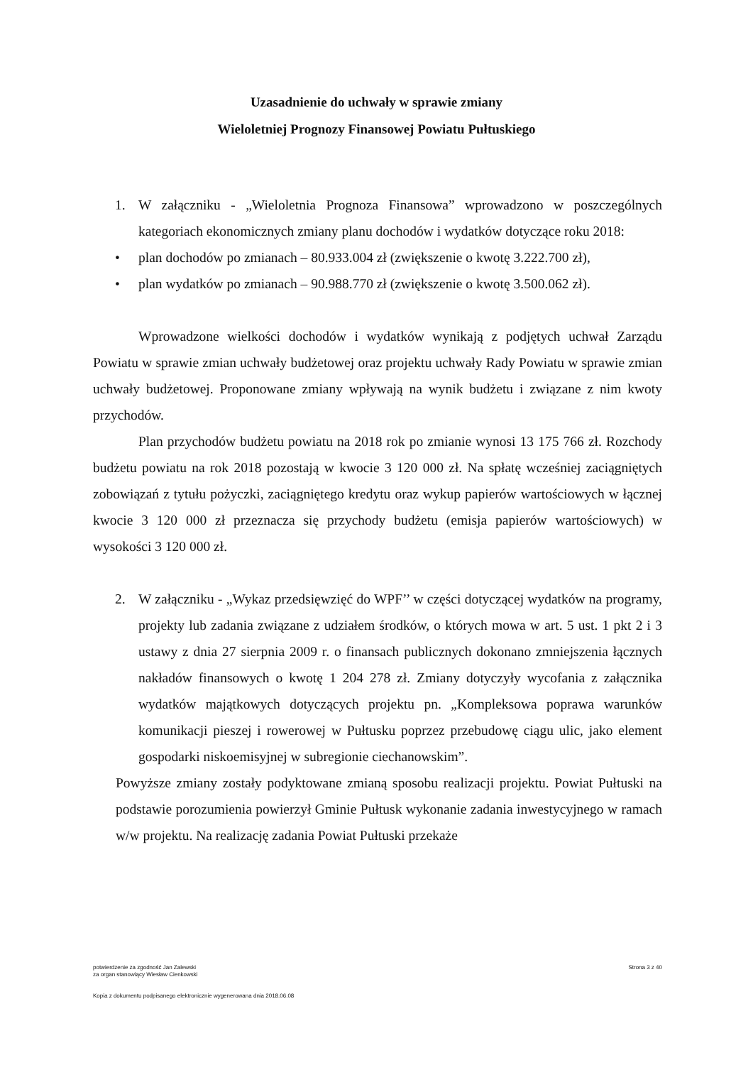Uzasadnienie do uchwały w sprawie zmiany
Wieloletniej Prognozy Finansowej Powiatu Pułtuskiego
1. W załączniku - „Wieloletnia Prognoza Finansowa” wprowadzono w poszczególnych kategoriach ekonomicznych zmiany planu dochodów i wydatków dotyczące roku 2018:
• plan dochodów po zmianach – 80.933.004 zł (zwiększenie o kwotę 3.222.700 zł),
• plan wydatków po zmianach – 90.988.770 zł (zwiększenie o kwotę 3.500.062 zł).
Wprowadzone wielkości dochodów i wydatków wynikają z podjętych uchwał Zarządu Powiatu w sprawie zmian uchwały budżetowej oraz projektu uchwały Rady Powiatu w sprawie zmian uchwały budżetowej. Proponowane zmiany wpływają na wynik budżetu i związane z nim kwoty przychodów.
Plan przychodów budżetu powiatu na 2018 rok po zmianie wynosi 13 175 766 zł. Rozchody budżetu powiatu na rok 2018 pozostają w kwocie 3 120 000 zł. Na spłatę wcześniej zaciągniętych zobowiązań z tytułu pożyczki, zaciągniętego kredytu oraz wykup papierów wartościowych w łącznej kwocie 3 120 000 zł przeznacza się przychody budżetu (emisja papierów wartościowych) w wysokości 3 120 000 zł.
2. W załączniku - „Wykaz przedsięwzięć do WPF’’ w części dotyczącej wydatków na programy, projekty lub zadania związane z udziałem środków, o których mowa w art. 5 ust. 1 pkt 2 i 3 ustawy z dnia 27 sierpnia 2009 r. o finansach publicznych dokonano zmniejszenia łącznych nakładów finansowych o kwotę 1 204 278 zł. Zmiany dotyczyły wycofania z załącznika wydatków majątkowych dotyczących projektu pn. „Kompleksowa poprawa warunków komunikacji pieszej i rowerowej w Pułtusku poprzez przebudowę ciągu ulic, jako element gospodarki niskoemisyjnej w subregionie ciechanowskim”.
Powyższe zmiany zostały podyktowane zmianą sposobu realizacji projektu. Powiat Pułtuski na podstawie porozumienia powierzył Gminie Pułtusk wykonanie zadania inwestycyjnego w ramach w/w projektu. Na realizację zadania Powiat Pułtuski przekaże
potwierdzenie za zgodność Jan Zalewski
za organ stanowiący Wiesław Cienkowski Strona 3 z 40
Kopia z dokumentu podpisanego elektronicznie wygenerowana dnia 2018.06.08